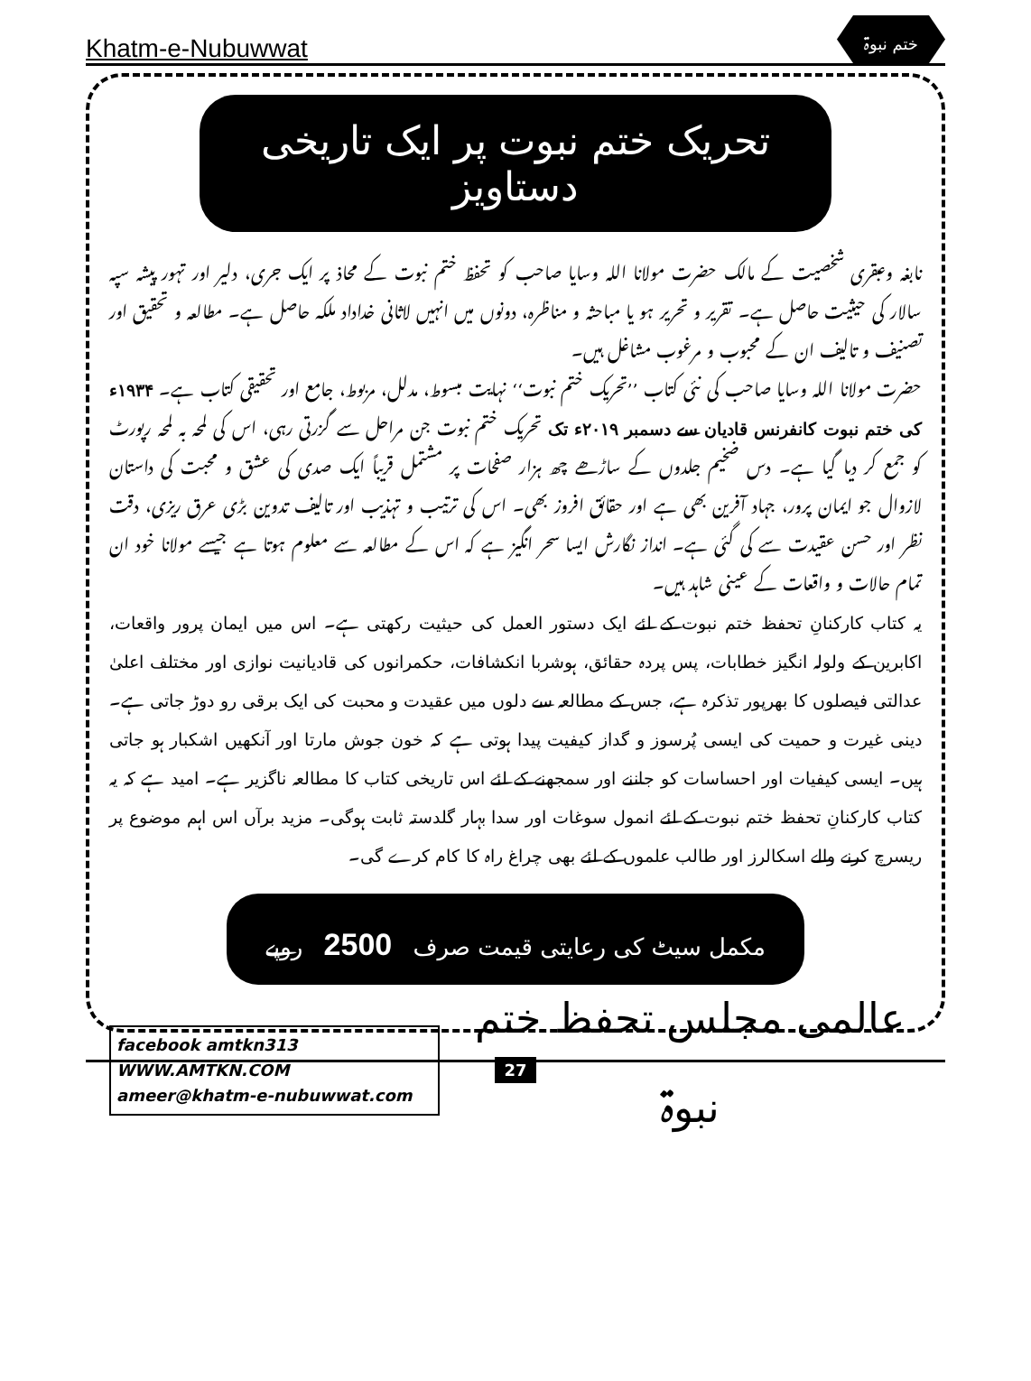Khatm-e-Nubuwwat ختم نبوۃ
تحریک ختم نبوت پر ایک تاریخی دستاویز
نابغہ وعبقری شخصیت کے مالک حضرت مولانا اللہ وسایا صاحب کو تحفظ ختم نبوت کے محاذ پر ایک جری، دلیر اور تہور پیشہ سپہ سالار کی حیثیت حاصل ہے۔ تقریر و تحریر ہو یا مباحثہ و مناظرہ، دونوں میں انہیں لاثانی خداداد ملکہ حاصل ہے۔ مطالعہ و تحقیق اور تصنیف و تالیف ان کے محبوب و مرغوب مشاغل ہیں۔
حضرت مولانا اللہ وسایا صاحب کی نئی کتاب ’’تحریک ختم نبوت‘‘ نہایت مبسوط، مدلل، مربوط، جامع اور تحقیقی کتاب ہے۔ ۱۹۳۴ء کی ختم نبوت کانفرنس قادیان سے دسمبر ۲۰۱۹ء تک تحریک ختم نبوت جن مراحل سے گزرتی رہی، اس کی لمحہ بہ لمحہ رپورٹ کو جمع کر دیا گیا ہے۔ دس ضخیم جلدوں کے ساڑھے چھ ہزار صفحات پر مشتمل قریباً ایک صدی کی عشق و محبت کی داستان لازوال جو ایمان پرور، جہاد آفرین بھی ہے اور حقائق افروز بھی۔ اس کی ترتیب و تہذیب اور تالیف تدوین بڑی عرق ریزی، دقت نظر اور حسن عقیدت سے کی گئی ہے۔ انداز نگارش ایسا سحر انگیز ہے کہ اس کے مطالعہ سے معلوم ہوتا ہے جیسے مولانا خود ان تمام حالات و واقعات کے عینی شاہد ہیں۔
یہ کتاب کارکنانِ تحفظ ختم نبوت کے لئے ایک دستور العمل کی حیثیت رکھتی ہے۔ اس میں ایمان پرور واقعات، اکابرین کے ولولہ انگیز خطابات، پس پردہ حقائق، ہوشربا انکشافات، حکمرانوں کی قادیانیت نوازی اور مختلف اعلیٰ عدالتی فیصلوں کا بھرپور تذکرہ ہے، جس کے مطالعہ سے دلوں میں عقیدت و محبت کی ایک برقی رو دوڑ جاتی ہے۔ دینی غیرت و حمیت کی ایسی پُرسوز و گداز کیفیت پیدا ہوتی ہے کہ خون جوش مارتا اور آنکھیں اشکبار ہو جاتی ہیں۔ ایسی کیفیات اور احساسات کو جاننے اور سمجھنے کے لئے اس تاریخی کتاب کا مطالعہ ناگزیر ہے۔ امید ہے کہ یہ کتاب کارکنانِ تحفظ ختم نبوت کے لئے انمول سوغات اور سدا بہار گلدستہ ثابت ہوگی۔ مزید برآں اس اہم موضوع پر ریسرچ کرنے والے اسکالرز اور طالب علموں کے لئے بھی چراغ راہ کا کام کرے گی۔
مکمل سیٹ کی رعایتی قیمت صرف 2500 روپے
facebook amtkn313
WWW.AMTKN.COM
ameer@khatm-e-nubuwwat.com
عالمی مجلس تحفظ ختم نبوۃ
27